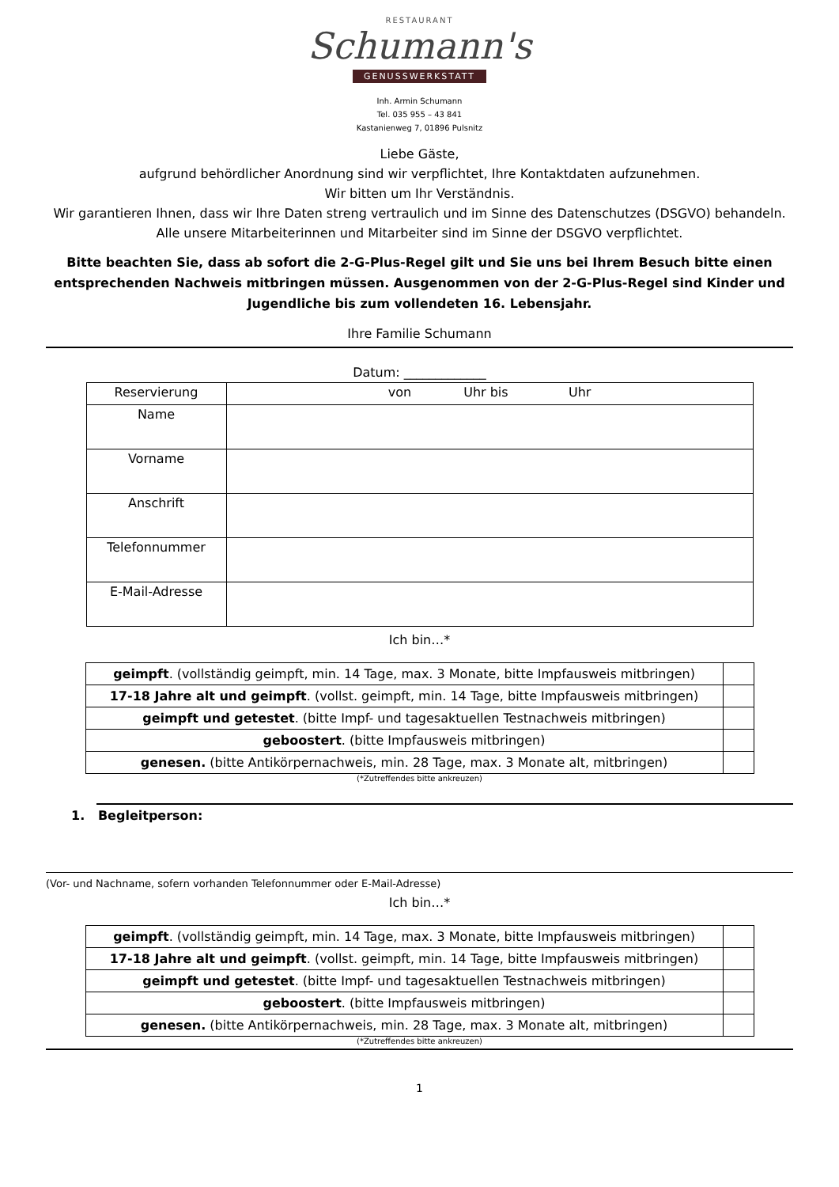RESTAURANT
Schumann's
GENUSSWERKSTATT
Inh. Armin Schumann
Tel. 035 955 – 43 841
Kastanienweg 7, 01896 Pulsnitz
Liebe Gäste,
aufgrund behördlicher Anordnung sind wir verpflichtet, Ihre Kontaktdaten aufzunehmen.
Wir bitten um Ihr Verständnis.
Wir garantieren Ihnen, dass wir Ihre Daten streng vertraulich und im Sinne des Datenschutzes (DSGVO) behandeln. Alle unsere Mitarbeiterinnen und Mitarbeiter sind im Sinne der DSGVO verpflichtet.
Bitte beachten Sie, dass ab sofort die 2-G-Plus-Regel gilt und Sie uns bei Ihrem Besuch bitte einen entsprechenden Nachweis mitbringen müssen. Ausgenommen von der 2-G-Plus-Regel sind Kinder und Jugendliche bis zum vollendeten 16. Lebensjahr.
Ihre Familie Schumann
Datum: _____________
| Reservierung | von Uhr bis Uhr |
| Name | |
| Vorname | |
| Anschrift | |
| Telefonnummer | |
| E-Mail-Adresse | |
Ich bin…*
| geimpft . (vollständig geimpft, min. 14 Tage, max. 3 Monate, bitte Impfausweis mitbringen) | |
| 17-18 Jahre alt und geimpft . (vollst. geimpft, min. 14 Tage, bitte Impfausweis mitbringen) | |
| geimpft und getestet . (bitte Impf- und tagesaktuellen Testnachweis mitbringen) | |
| geboostert . (bitte Impfausweis mitbringen) | |
| genesen. (bitte Antikörpernachweis, min. 28 Tage, max. 3 Monate alt, mitbringen) | |
(*Zutreffendes bitte ankreuzen)
1. Begleitperson:
(Vor- und Nachname, sofern vorhanden Telefonnummer oder E-Mail-Adresse)
Ich bin…*
| geimpft . (vollständig geimpft, min. 14 Tage, max. 3 Monate, bitte Impfausweis mitbringen) | |
| 17-18 Jahre alt und geimpft . (vollst. geimpft, min. 14 Tage, bitte Impfausweis mitbringen) | |
| geimpft und getestet . (bitte Impf- und tagesaktuellen Testnachweis mitbringen) | |
| geboostert . (bitte Impfausweis mitbringen) | |
| genesen. (bitte Antikörpernachweis, min. 28 Tage, max. 3 Monate alt, mitbringen) | |
(*Zutreffendes bitte ankreuzen)
1